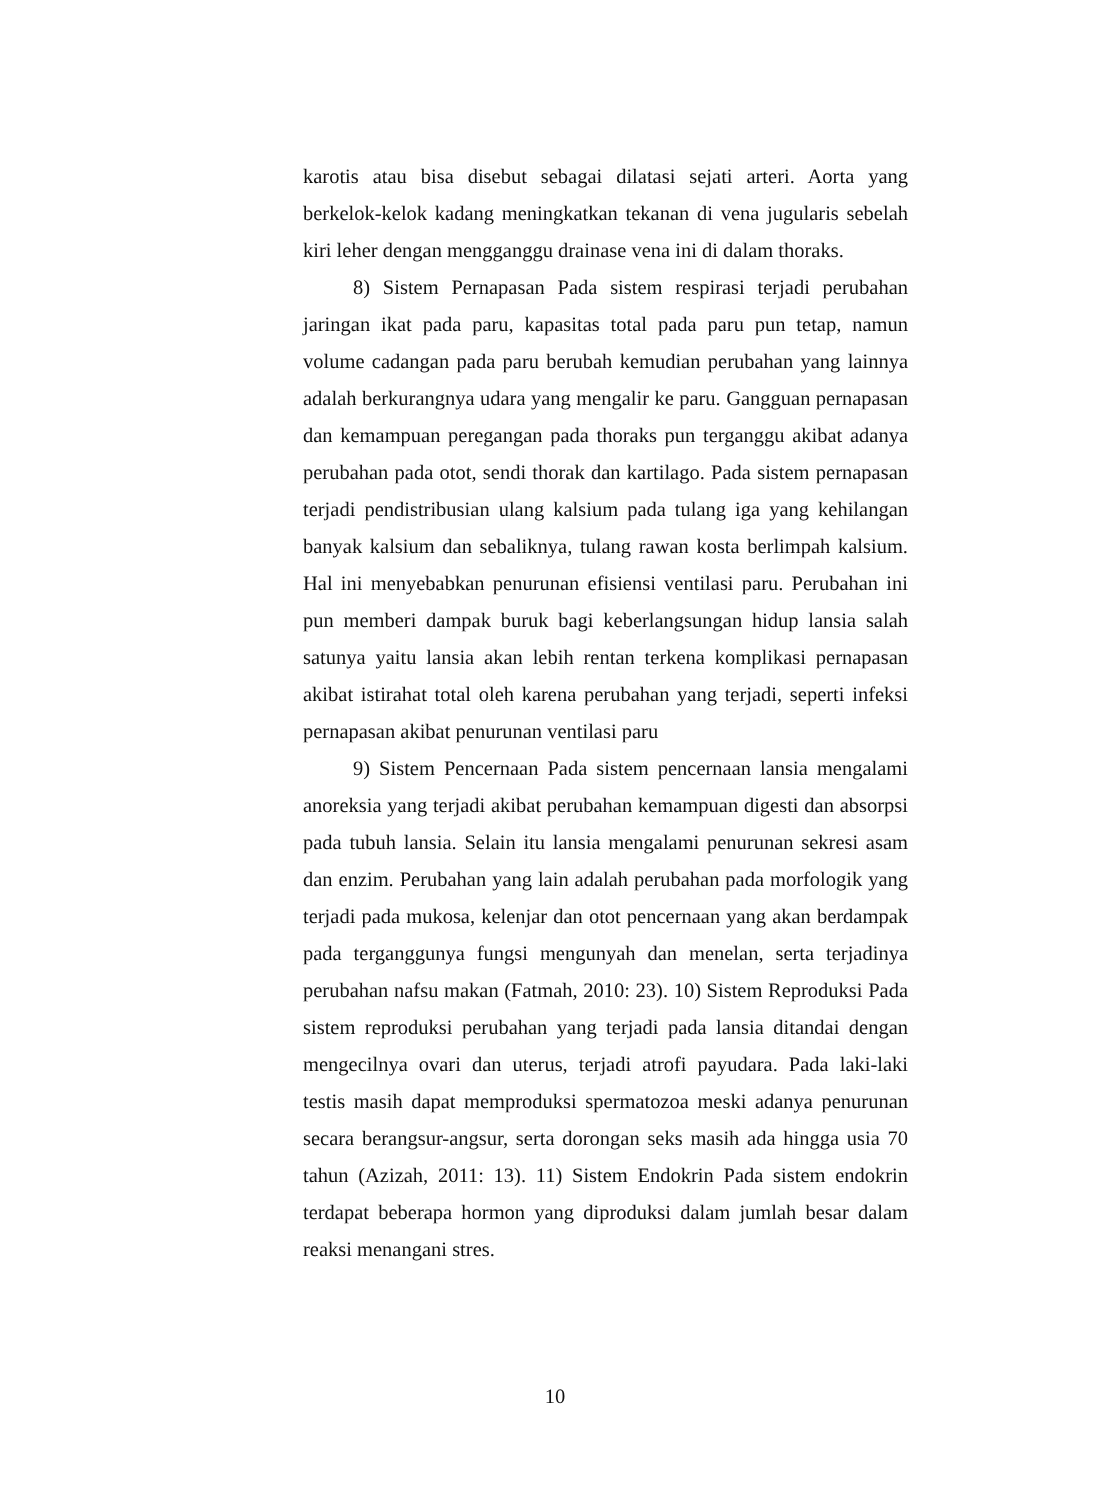karotis atau bisa disebut sebagai dilatasi sejati arteri. Aorta yang berkelok-kelok kadang meningkatkan tekanan di vena jugularis sebelah kiri leher dengan mengganggu drainase vena ini di dalam thoraks.
8) Sistem Pernapasan Pada sistem respirasi terjadi perubahan jaringan ikat pada paru, kapasitas total pada paru pun tetap, namun volume cadangan pada paru berubah kemudian perubahan yang lainnya adalah berkurangnya udara yang mengalir ke paru. Gangguan pernapasan dan kemampuan peregangan pada thoraks pun terganggu akibat adanya perubahan pada otot, sendi thorak dan kartilago. Pada sistem pernapasan terjadi pendistribusian ulang kalsium pada tulang iga yang kehilangan banyak kalsium dan sebaliknya, tulang rawan kosta berlimpah kalsium. Hal ini menyebabkan penurunan efisiensi ventilasi paru. Perubahan ini pun memberi dampak buruk bagi keberlangsungan hidup lansia salah satunya yaitu lansia akan lebih rentan terkena komplikasi pernapasan akibat istirahat total oleh karena perubahan yang terjadi, seperti infeksi pernapasan akibat penurunan ventilasi paru
9) Sistem Pencernaan Pada sistem pencernaan lansia mengalami anoreksia yang terjadi akibat perubahan kemampuan digesti dan absorpsi pada tubuh lansia. Selain itu lansia mengalami penurunan sekresi asam dan enzim. Perubahan yang lain adalah perubahan pada morfologik yang terjadi pada mukosa, kelenjar dan otot pencernaan yang akan berdampak pada terganggunya fungsi mengunyah dan menelan, serta terjadinya perubahan nafsu makan (Fatmah, 2010: 23). 10) Sistem Reproduksi Pada sistem reproduksi perubahan yang terjadi pada lansia ditandai dengan mengecilnya ovari dan uterus, terjadi atrofi payudara. Pada laki-laki testis masih dapat memproduksi spermatozoa meski adanya penurunan secara berangsur-angsur, serta dorongan seks masih ada hingga usia 70 tahun (Azizah, 2011: 13). 11) Sistem Endokrin Pada sistem endokrin terdapat beberapa hormon yang diproduksi dalam jumlah besar dalam reaksi menangani stres.
10